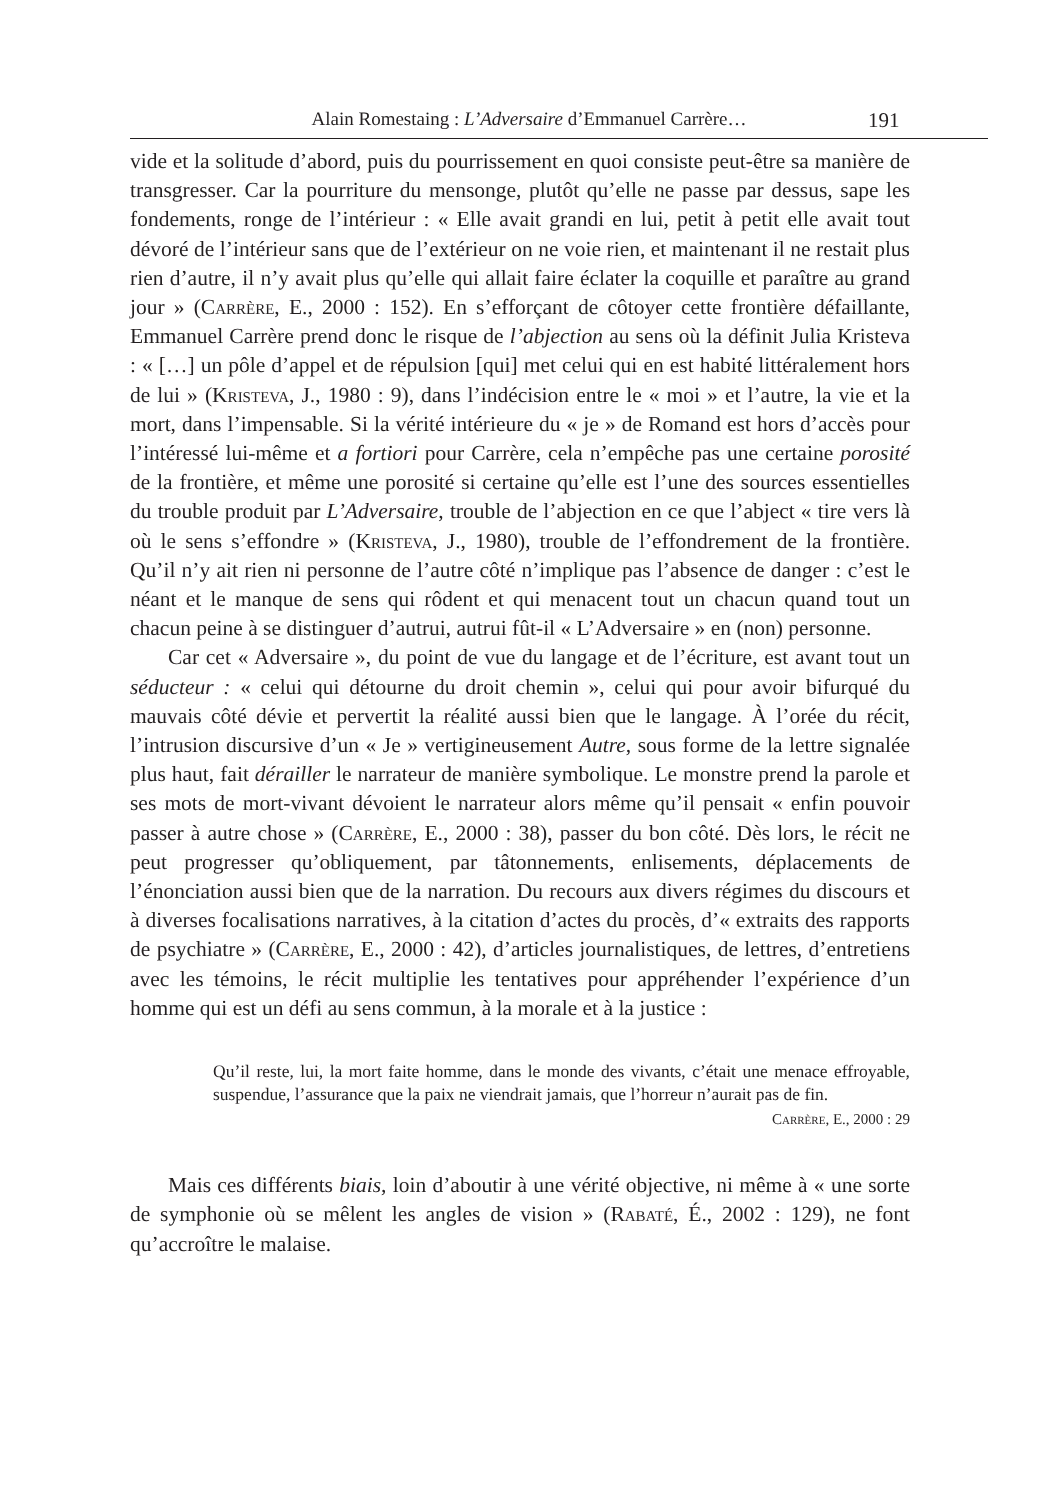Alain Romestaing : L’Adversaire d’Emmanuel Carrère… 191
vide et la solitude d’abord, puis du pourrissement en quoi consiste peut-être sa manière de transgresser. Car la pourriture du mensonge, plutôt qu’elle ne passe par dessus, sape les fondements, ronge de l’intérieur : « Elle avait grandi en lui, petit à petit elle avait tout dévoré de l’intérieur sans que de l’extérieur on ne voie rien, et maintenant il ne restait plus rien d’autre, il n’y avait plus qu’elle qui allait faire éclater la coquille et paraître au grand jour » (Carrère, E., 2000 : 152). En s’efforçant de côtoyer cette frontière défaillante, Emmanuel Carrère prend donc le risque de l’abjection au sens où la définit Julia Kristeva : « […] un pôle d’appel et de répulsion [qui] met celui qui en est habité littéralement hors de lui » (Kristeva, J., 1980 : 9), dans l’indécision entre le « moi » et l’autre, la vie et la mort, dans l’impensable. Si la vérité intérieure du « je » de Romand est hors d’accès pour l’intéressé lui-même et a fortiori pour Carrère, cela n’empêche pas une certaine porosité de la frontière, et même une porosité si certaine qu’elle est l’une des sources essentielles du trouble produit par L’Adversaire, trouble de l’abjection en ce que l’abject « tire vers là où le sens s’effondre » (Kristeva, J., 1980), trouble de l’effondrement de la frontière. Qu’il n’y ait rien ni personne de l’autre côté n’implique pas l’absence de danger : c’est le néant et le manque de sens qui rôdent et qui menacent tout un chacun quand tout un chacun peine à se distinguer d’autrui, autrui fût-il « L’Adversaire » en (non) personne.
Car cet « Adversaire », du point de vue du langage et de l’écriture, est avant tout un séducteur : « celui qui détourne du droit chemin », celui qui pour avoir bifurqué du mauvais côté dévie et pervertit la réalité aussi bien que le langage. À l’orée du récit, l’intrusion discursive d’un « Je » vertigineusement Autre, sous forme de la lettre signalée plus haut, fait dérailler le narrateur de manière symbolique. Le monstre prend la parole et ses mots de mort-vivant dévoient le narrateur alors même qu’il pensait « enfin pouvoir passer à autre chose » (Carrère, E., 2000 : 38), passer du bon côté. Dès lors, le récit ne peut progresser qu’obliquement, par tâtonnements, enlisements, déplacements de l’énonciation aussi bien que de la narration. Du recours aux divers régimes du discours et à diverses focalisations narratives, à la citation d’actes du procès, d’« extraits des rapports de psychiatre » (Carrère, E., 2000 : 42), d’articles journalistiques, de lettres, d’entretiens avec les témoins, le récit multiplie les tentatives pour appréhender l’expérience d’un homme qui est un défi au sens commun, à la morale et à la justice :
Qu’il reste, lui, la mort faite homme, dans le monde des vivants, c’était une menace effroyable, suspendue, l’assurance que la paix ne viendrait jamais, que l’horreur n’aurait pas de fin.
Carrère, E., 2000 : 29
Mais ces différents biais, loin d’aboutir à une vérité objective, ni même à « une sorte de symphonie où se mêlent les angles de vision » (Rabaté, É., 2002 : 129), ne font qu’accroître le malaise.